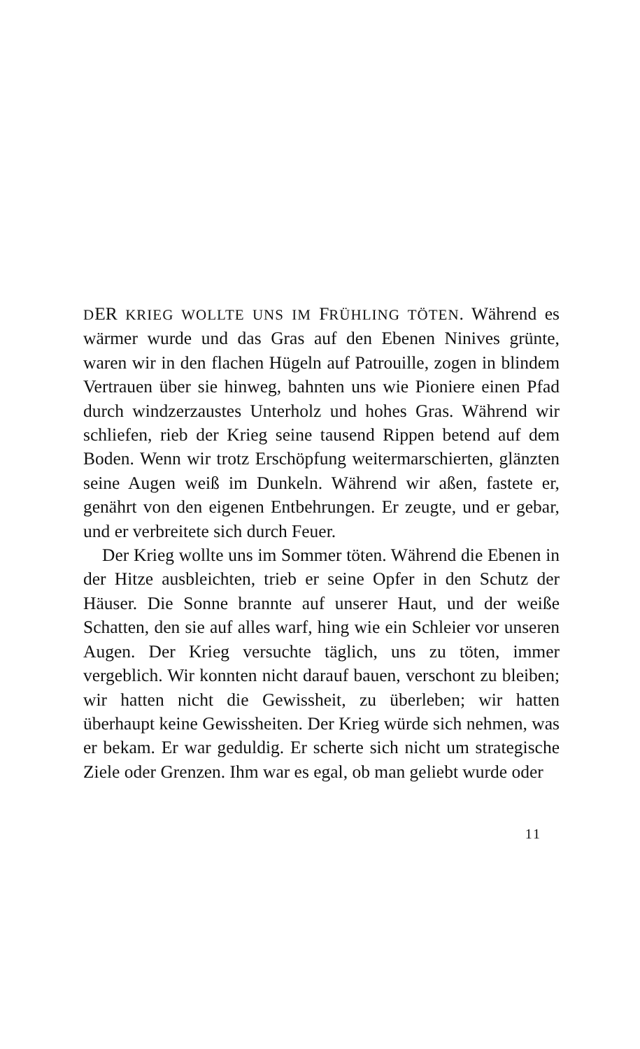DER KRIEG WOLLTE UNS IM FRÜHLING TÖTEN. Während es wärmer wurde und das Gras auf den Ebenen Ninives grünte, waren wir in den flachen Hügeln auf Patrouille, zogen in blindem Vertrauen über sie hinweg, bahnten uns wie Pioniere einen Pfad durch windzerzaustes Unterholz und hohes Gras. Während wir schliefen, rieb der Krieg seine tausend Rippen betend auf dem Boden. Wenn wir trotz Erschöpfung weitermarschierten, glänzten seine Augen weiß im Dunkeln. Während wir aßen, fastete er, genährt von den eigenen Entbehrungen. Er zeugte, und er gebar, und er verbreitete sich durch Feuer.
Der Krieg wollte uns im Sommer töten. Während die Ebenen in der Hitze ausbleichten, trieb er seine Opfer in den Schutz der Häuser. Die Sonne brannte auf unserer Haut, und der weiße Schatten, den sie auf alles warf, hing wie ein Schleier vor unseren Augen. Der Krieg versuchte täglich, uns zu töten, immer vergeblich. Wir konnten nicht darauf bauen, verschont zu bleiben; wir hatten nicht die Gewissheit, zu überleben; wir hatten überhaupt keine Gewissheiten. Der Krieg würde sich nehmen, was er bekam. Er war geduldig. Er scherte sich nicht um strategische Ziele oder Grenzen. Ihm war es egal, ob man geliebt wurde oder
11